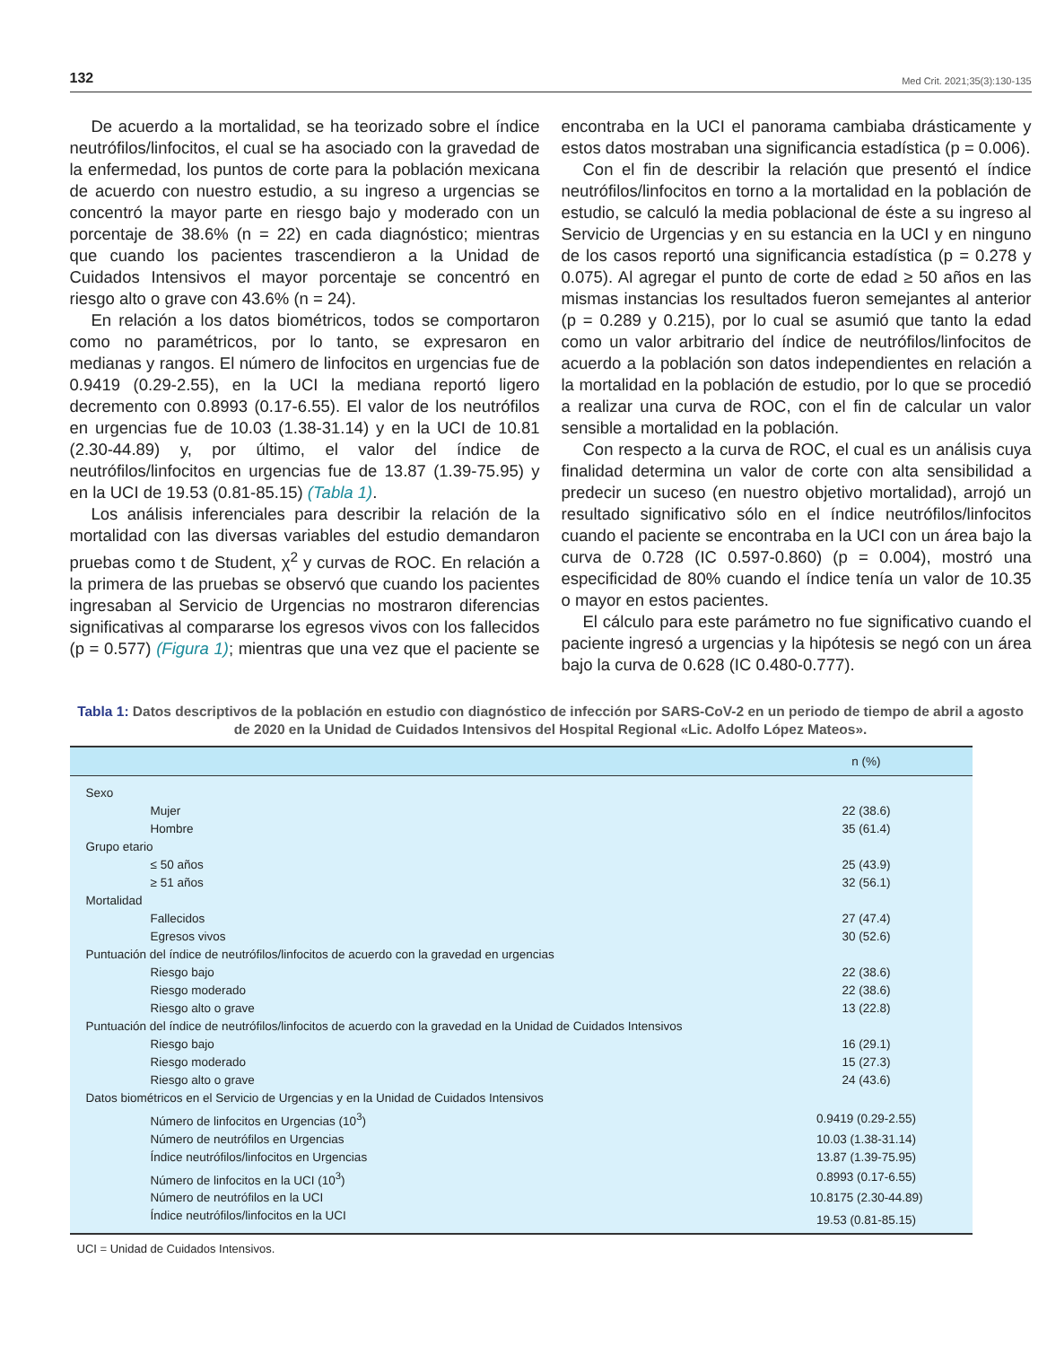132 Med Crit. 2021;35(3):130-135
De acuerdo a la mortalidad, se ha teorizado sobre el índice neutrófilos/linfocitos, el cual se ha asociado con la gravedad de la enfermedad, los puntos de corte para la población mexicana de acuerdo con nuestro estudio, a su ingreso a urgencias se concentró la mayor parte en riesgo bajo y moderado con un porcentaje de 38.6% (n = 22) en cada diagnóstico; mientras que cuando los pacientes trascendieron a la Unidad de Cuidados Intensivos el mayor porcentaje se concentró en riesgo alto o grave con 43.6% (n = 24).
En relación a los datos biométricos, todos se comportaron como no paramétricos, por lo tanto, se expresaron en medianas y rangos. El número de linfocitos en urgencias fue de 0.9419 (0.29-2.55), en la UCI la mediana reportó ligero decremento con 0.8993 (0.17-6.55). El valor de los neutrófilos en urgencias fue de 10.03 (1.38-31.14) y en la UCI de 10.81 (2.30-44.89) y, por último, el valor del índice de neutrófilos/linfocitos en urgencias fue de 13.87 (1.39-75.95) y en la UCI de 19.53 (0.81-85.15) (Tabla 1).
Los análisis inferenciales para describir la relación de la mortalidad con las diversas variables del estudio demandaron pruebas como t de Student, χ<sup>2</sup> y curvas de ROC. En relación a la primera de las pruebas se observó que cuando los pacientes ingresaban al Servicio de Urgencias no mostraron diferencias significativas al compararse los egresos vivos con los fallecidos (p = 0.577) (Figura 1); mientras que una vez que el paciente se encontraba en la UCI el panorama cambiaba drásticamente y estos datos mostraban una significancia estadística (p = 0.006).
Con el fin de describir la relación que presentó el índice neutrófilos/linfocitos en torno a la mortalidad en la población de estudio, se calculó la media poblacional de éste a su ingreso al Servicio de Urgencias y en su estancia en la UCI y en ninguno de los casos reportó una significancia estadística (p = 0.278 y 0.075). Al agregar el punto de corte de edad ≥ 50 años en las mismas instancias los resultados fueron semejantes al anterior (p = 0.289 y 0.215), por lo cual se asumió que tanto la edad como un valor arbitrario del índice de neutrófilos/linfocitos de acuerdo a la población son datos independientes en relación a la mortalidad en la población de estudio, por lo que se procedió a realizar una curva de ROC, con el fin de calcular un valor sensible a mortalidad en la población.
Con respecto a la curva de ROC, el cual es un análisis cuya finalidad determina un valor de corte con alta sensibilidad a predecir un suceso (en nuestro objetivo mortalidad), arrojó un resultado significativo sólo en el índice neutrófilos/linfocitos cuando el paciente se encontraba en la UCI con un área bajo la curva de 0.728 (IC 0.597-0.860) (p = 0.004), mostró una especificidad de 80% cuando el índice tenía un valor de 10.35 o mayor en estos pacientes.
El cálculo para este parámetro no fue significativo cuando el paciente ingresó a urgencias y la hipótesis se negó con un área bajo la curva de 0.628 (IC 0.480-0.777).
Tabla 1: Datos descriptivos de la población en estudio con diagnóstico de infección por SARS-CoV-2 en un periodo de tiempo de abril a agosto de 2020 en la Unidad de Cuidados Intensivos del Hospital Regional «Lic. Adolfo López Mateos».
| | n (%) |
| --- | --- |
| Sexo | |
| Mujer | 22 (38.6) |
| Hombre | 35 (61.4) |
| Grupo etario | |
| ≤ 50 años | 25 (43.9) |
| ≥ 51 años | 32 (56.1) |
| Mortalidad | |
| Fallecidos | 27 (47.4) |
| Egresos vivos | 30 (52.6) |
| Puntuación del índice de neutrófilos/linfocitos de acuerdo con la gravedad en urgencias | |
| Riesgo bajo | 22 (38.6) |
| Riesgo moderado | 22 (38.6) |
| Riesgo alto o grave | 13 (22.8) |
| Puntuación del índice de neutrófilos/linfocitos de acuerdo con la gravedad en la Unidad de Cuidados Intensivos | |
| Riesgo bajo | 16 (29.1) |
| Riesgo moderado | 15 (27.3) |
| Riesgo alto o grave | 24 (43.6) |
| Datos biométricos en el Servicio de Urgencias y en la Unidad de Cuidados Intensivos | |
| Número de linfocitos en Urgencias (10<sup>3</sup>) | 0.9419 (0.29-2.55) |
| Número de neutrófilos en Urgencias | 10.03 (1.38-31.14) |
| Índice neutrófilos/linfocitos en Urgencias | 13.87 (1.39-75.95) |
| Número de linfocitos en la UCI (10<sup>3</sup>) | 0.8993 (0.17-6.55) |
| Número de neutrófilos en la UCI | 10.8175 (2.30-44.89) |
| Índice neutrófilos/linfocitos en la UCI | 19.53 (0.81-85.15) |
UCI = Unidad de Cuidados Intensivos.